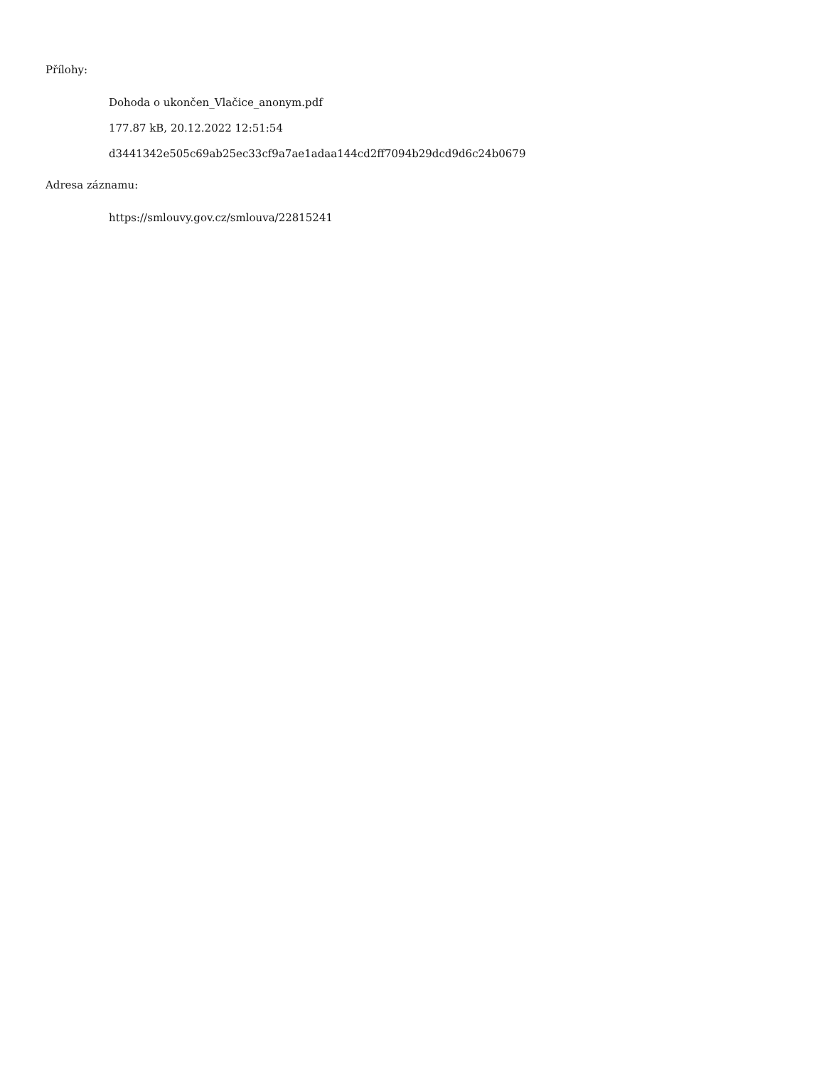Přílohy:
Dohoda o ukončen_Vlačice_anonym.pdf
177.87 kB, 20.12.2022 12:51:54
d3441342e505c69ab25ec33cf9a7ae1adaa144cd2ff7094b29dcd9d6c24b0679
Adresa záznamu:
https://smlouvy.gov.cz/smlouva/22815241